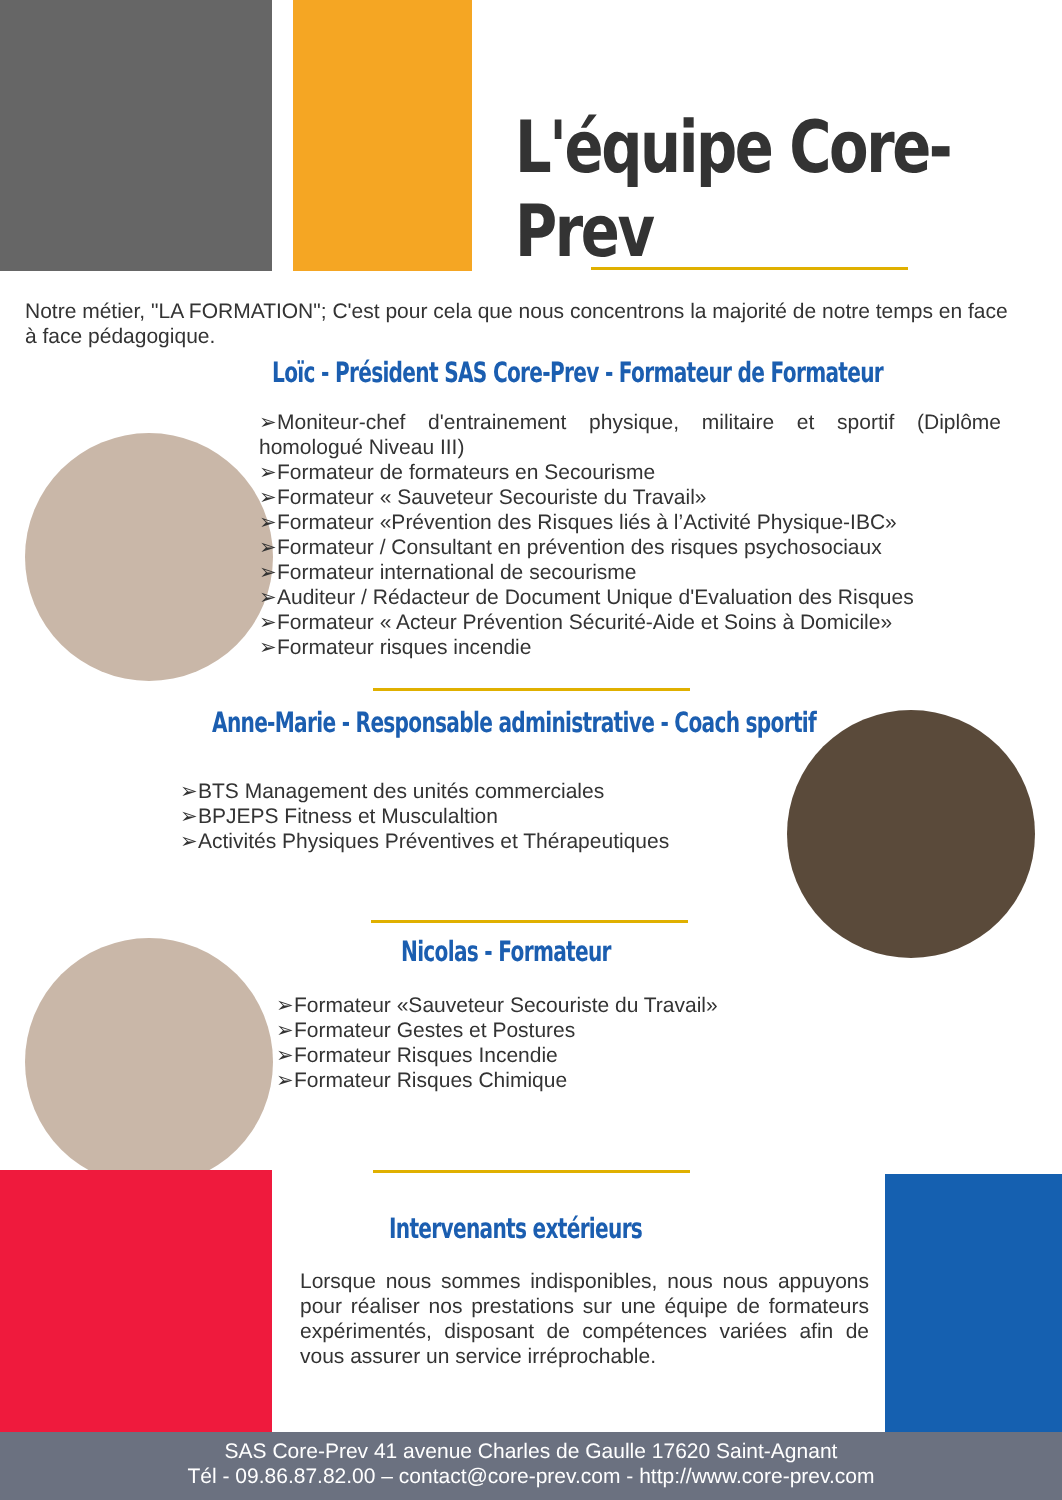L'équipe Core-Prev
Notre métier, "LA FORMATION"; C'est pour cela que nous concentrons la majorité de notre temps en face à face pédagogique.
Loïc - Président SAS Core-Prev - Formateur de Formateur
➢Moniteur-chef d'entrainement physique, militaire et sportif (Diplôme homologué Niveau III)
➢Formateur de formateurs en Secourisme
➢Formateur « Sauveteur Secouriste du Travail»
➢Formateur «Prévention des Risques liés à l’Activité Physique-IBC»
➢Formateur / Consultant en prévention des risques psychosociaux
➢Formateur international de secourisme
➢Auditeur / Rédacteur de Document Unique d'Evaluation des Risques
➢Formateur « Acteur Prévention Sécurité-Aide et Soins à Domicile»
➢Formateur risques incendie
Anne-Marie - Responsable administrative - Coach sportif
➢BTS Management des unités commerciales
➢BPJEPS Fitness et Musculaltion
➢Activités Physiques Préventives et Thérapeutiques
Nicolas - Formateur
➢Formateur «Sauveteur Secouriste du Travail»
➢Formateur Gestes et Postures
➢Formateur Risques Incendie
➢Formateur Risques Chimique
Intervenants extérieurs
Lorsque nous sommes indisponibles, nous nous appuyons pour réaliser nos prestations sur une équipe de formateurs expérimentés, disposant de compétences variées afin de vous assurer un service irréprochable.
SAS Core-Prev 41 avenue Charles de Gaulle 17620 Saint-Agnant
Tél - 09.86.87.82.00 – contact@core-prev.com - http://www.core-prev.com